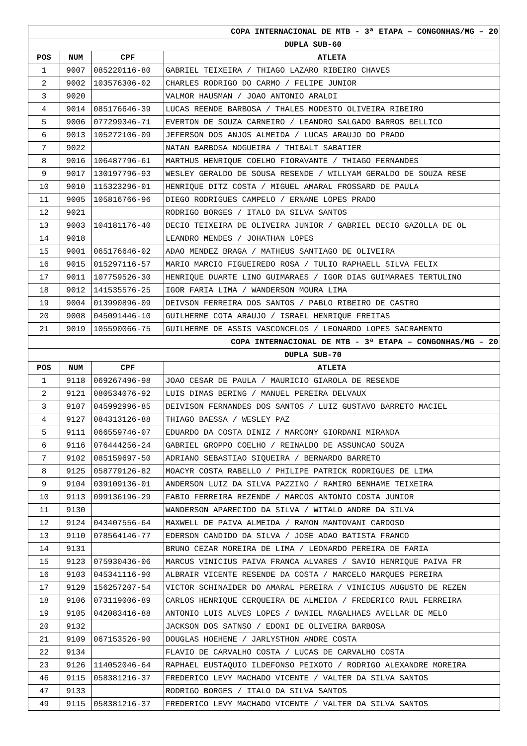| COPA INTERNACIONAL DE MTB - 3ª ETAPA – CONGONHAS/MG – 20 | | | |
| DUPLA SUB-60 | | | |
| POS | NUM | CPF | ATLETA |
| 1 | 9007 | 085220116-80 | GABRIEL TEIXEIRA / THIAGO LAZARO RIBEIRO CHAVES |
| 2 | 9002 | 103576306-02 | CHARLES RODRIGO DO CARMO / FELIPE JUNIOR |
| 3 | 9020 | | VALMOR HAUSMAN / JOAO ANTONIO ARALDI |
| 4 | 9014 | 085176646-39 | LUCAS REENDE BARBOSA / THALES MODESTO OLIVEIRA RIBEIRO |
| 5 | 9006 | 077299346-71 | EVERTON DE SOUZA CARNEIRO / LEANDRO SALGADO BARROS BELLICO |
| 6 | 9013 | 105272106-09 | JEFERSON DOS ANJOS ALMEIDA / LUCAS ARAUJO DO PRADO |
| 7 | 9022 | | NATAN BARBOSA NOGUEIRA / THIBALT SABATIER |
| 8 | 9016 | 106487796-61 | MARTHUS HENRIQUE COELHO FIORAVANTE / THIAGO FERNANDES |
| 9 | 9017 | 130197796-93 | WESLEY GERALDO DE SOUSA RESENDE / WILLYAM GERALDO DE SOUZA RESE |
| 10 | 9010 | 115323296-01 | HENRIQUE DITZ COSTA / MIGUEL AMARAL FROSSARD DE PAULA |
| 11 | 9005 | 105816766-96 | DIEGO RODRIGUES CAMPELO / ERNANE LOPES PRADO |
| 12 | 9021 | | RODRIGO BORGES / ITALO DA SILVA SANTOS |
| 13 | 9003 | 104181176-40 | DECIO TEIXEIRA DE OLIVEIRA JUNIOR / GABRIEL DECIO GAZOLLA DE OL |
| 14 | 9018 | | LEANDRO MENDES / JOHATHAN LOPES |
| 15 | 9001 | 065176646-02 | ADAO MENDEZ BRAGA / MATHEUS SANTIAGO DE OLIVEIRA |
| 16 | 9015 | 015297116-57 | MARIO MARCIO FIGUEIREDO ROSA / TULIO RAPHAELL SILVA FELIX |
| 17 | 9011 | 107759526-30 | HENRIQUE DUARTE LINO GUIMARAES / IGOR DIAS GUIMARAES TERTULINO |
| 18 | 9012 | 141535576-25 | IGOR FARIA LIMA / WANDERSON MOURA LIMA |
| 19 | 9004 | 013990896-09 | DEIVSON FERREIRA DOS SANTOS / PABLO RIBEIRO DE CASTRO |
| 20 | 9008 | 045091446-10 | GUILHERME COTA ARAUJO / ISRAEL HENRIQUE FREITAS |
| 21 | 9019 | 105590066-75 | GUILHERME DE ASSIS VASCONCELOS / LEONARDO LOPES SACRAMENTO |
| COPA INTERNACIONAL DE MTB - 3ª ETAPA – CONGONHAS/MG – 20 | | | |
| DUPLA SUB-70 | | | |
| POS | NUM | CPF | ATLETA |
| 1 | 9118 | 069267496-98 | JOAO CESAR DE PAULA / MAURICIO GIAROLA DE RESENDE |
| 2 | 9121 | 080534076-92 | LUIS DIMAS BERING / MANUEL PEREIRA DELVAUX |
| 3 | 9107 | 045992996-85 | DEIVISON FERNANDES DOS SANTOS / LUIZ GUSTAVO BARRETO MACIEL |
| 4 | 9127 | 084313126-88 | THIAGO BAESSA / WESLEY PAZ |
| 5 | 9111 | 066559746-07 | EDUARDO DA COSTA DINIZ / MARCONY GIORDANI MIRANDA |
| 6 | 9116 | 076444256-24 | GABRIEL GROPPO COELHO / REINALDO DE ASSUNCAO SOUZA |
| 7 | 9102 | 085159697-50 | ADRIANO SEBASTIAO SIQUEIRA / BERNARDO BARRETO |
| 8 | 9125 | 058779126-82 | MOACYR COSTA RABELLO / PHILIPE PATRICK RODRIGUES DE LIMA |
| 9 | 9104 | 039109136-01 | ANDERSON LUIZ DA SILVA PAZZINO / RAMIRO BENHAME TEIXEIRA |
| 10 | 9113 | 099136196-29 | FABIO FERREIRA REZENDE / MARCOS ANTONIO COSTA JUNIOR |
| 11 | 9130 | | WANDERSON APARECIDO DA SILVA / WITALO ANDRE DA SILVA |
| 12 | 9124 | 043407556-64 | MAXWELL DE PAIVA ALMEIDA / RAMON MANTOVANI CARDOSO |
| 13 | 9110 | 078564146-77 | EDERSON CANDIDO DA SILVA / JOSE ADAO BATISTA FRANCO |
| 14 | 9131 | | BRUNO CEZAR MOREIRA DE LIMA / LEONARDO PEREIRA DE FARIA |
| 15 | 9123 | 075930436-06 | MARCUS VINICIUS PAIVA FRANCA ALVARES / SAVIO HENRIQUE PAIVA FR |
| 16 | 9103 | 045341116-90 | ALBRAIR VICENTE RESENDE DA COSTA / MARCELO MARQUES PEREIRA |
| 17 | 9129 | 156257207-54 | VICTOR SCHINAIDER DO AMARAL PEREIRA / VINICIUS AUGUSTO DE REZEN |
| 18 | 9106 | 073119006-89 | CARLOS HENRIQUE CERQUEIRA DE ALMEIDA / FREDERICO RAUL FERREIRA |
| 19 | 9105 | 042083416-88 | ANTONIO LUIS ALVES LOPES / DANIEL MAGALHAES AVELLAR DE MELO |
| 20 | 9132 | | JACKSON DOS SATNSO / EDONI DE OLIVEIRA BARBOSA |
| 21 | 9109 | 067153526-90 | DOUGLAS HOEHENE / JARLYSTHON ANDRE COSTA |
| 22 | 9134 | | FLAVIO DE CARVALHO COSTA / LUCAS DE CARVALHO COSTA |
| 23 | 9126 | 114052046-64 | RAPHAEL EUSTAQUIO ILDEFONSO PEIXOTO / RODRIGO ALEXANDRE MOREIRA |
| 46 | 9115 | 058381216-37 | FREDERICO LEVY MACHADO VICENTE / VALTER DA SILVA SANTOS |
| 47 | 9133 | | RODRIGO BORGES / ITALO DA SILVA SANTOS |
| 49 | 9115 | 058381216-37 | FREDERICO LEVY MACHADO VICENTE / VALTER DA SILVA SANTOS |